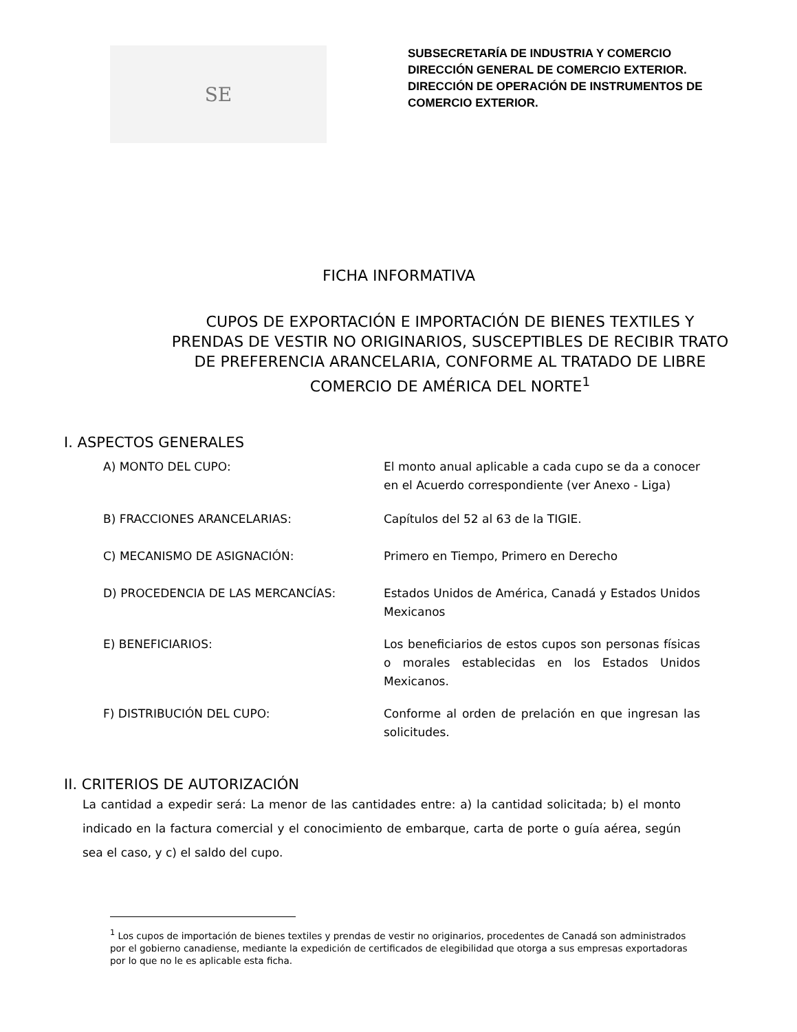SE
SUBSECRETARÍA DE INDUSTRIA Y COMERCIO
DIRECCIÓN GENERAL DE COMERCIO EXTERIOR.
DIRECCIÓN DE OPERACIÓN DE INSTRUMENTOS DE
COMERCIO EXTERIOR.
FICHA INFORMATIVA
CUPOS DE EXPORTACIÓN E IMPORTACIÓN DE BIENES TEXTILES Y PRENDAS DE VESTIR NO ORIGINARIOS, SUSCEPTIBLES DE RECIBIR TRATO DE PREFERENCIA ARANCELARIA, CONFORME AL TRATADO DE LIBRE COMERCIO DE AMÉRICA DEL NORTE<sup>1</sup>
I. ASPECTOS GENERALES
A) MONTO DEL CUPO: El monto anual aplicable a cada cupo se da a conocer en el Acuerdo correspondiente (ver Anexo - Liga)
B) FRACCIONES ARANCELARIAS: Capítulos del 52 al 63 de la TIGIE.
C) MECANISMO DE ASIGNACIÓN: Primero en Tiempo, Primero en Derecho
D) PROCEDENCIA DE LAS MERCANCÍAS: Estados Unidos de América, Canadá y Estados Unidos Mexicanos
E) BENEFICIARIOS: Los beneficiarios de estos cupos son personas físicas o morales establecidas en los Estados Unidos Mexicanos.
F) DISTRIBUCIÓN DEL CUPO: Conforme al orden de prelación en que ingresan las solicitudes.
II. CRITERIOS DE AUTORIZACIÓN
La cantidad a expedir será: La menor de las cantidades entre: a) la cantidad solicitada; b) el monto indicado en la factura comercial y el conocimiento de embarque, carta de porte o guía aérea, según sea el caso, y c) el saldo del cupo.
<sup>1</sup> Los cupos de importación de bienes textiles y prendas de vestir no originarios, procedentes de Canadá son administrados por el gobierno canadiense, mediante la expedición de certificados de elegibilidad que otorga a sus empresas exportadoras por lo que no le es aplicable esta ficha.